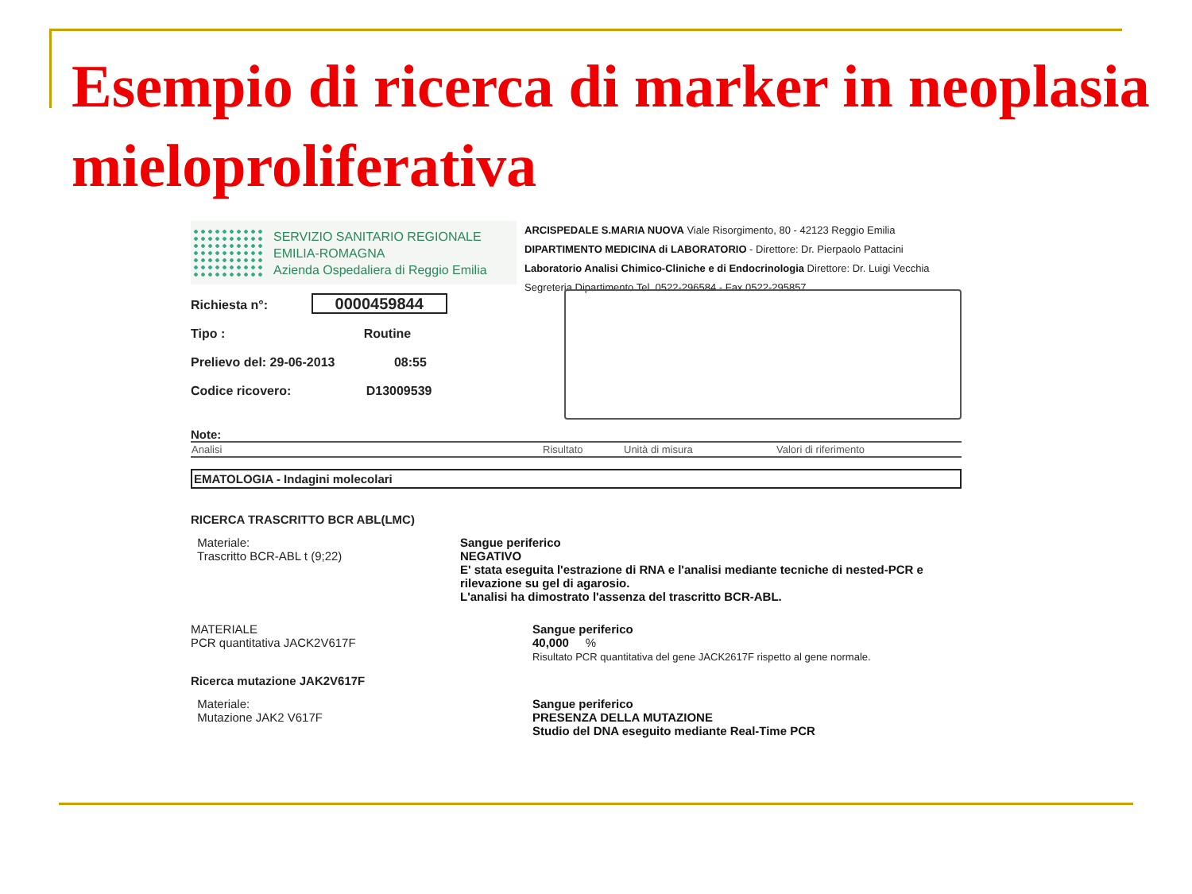Esempio di ricerca di marker in neoplasia mieloproliferativa
SERVIZIO SANITARIO REGIONALE
EMILIA-ROMAGNA
Azienda Ospedaliera di Reggio Emilia
ARCISPEDALE S.MARIA NUOVA Viale Risorgimento, 80 - 42123 Reggio Emilia
DIPARTIMENTO MEDICINA di LABORATORIO - Direttore: Dr. Pierpaolo Pattacini
Laboratorio Analisi Chimico-Cliniche e di Endocrinologia Direttore: Dr. Luigi Vecchia
Segreteria Dipartimento Tel. 0522-296584 - Fax 0522-295857
Richiesta n°: 0000459844
Tipo : Routine
Prelievo del: 29-06-2013 08:55
Codice ricovero: D13009539
Note:
| Analisi | Risultato | Unità di misura | Valori di riferimento |
| --- | --- | --- | --- |
EMATOLOGIA - Indagini molecolari
RICERCA TRASCRITTO BCR ABL(LMC)
Materiale:
Trascritto BCR-ABL t (9;22)
Sangue periferico
NEGATIVO
E' stata eseguita l'estrazione di RNA e l'analisi mediante tecniche di nested-PCR e rilevazione su gel di agarosio.
L'analisi ha dimostrato l'assenza del trascritto BCR-ABL.
MATERIALE
PCR quantitativa JACK2V617F
Sangue periferico
40,000 %
Risultato PCR quantitativa del gene JACK2617F rispetto al gene normale.
Ricerca mutazione JAK2V617F
Materiale:
Mutazione JAK2 V617F
Sangue periferico
PRESENZA DELLA MUTAZIONE
Studio del DNA eseguito mediante Real-Time PCR